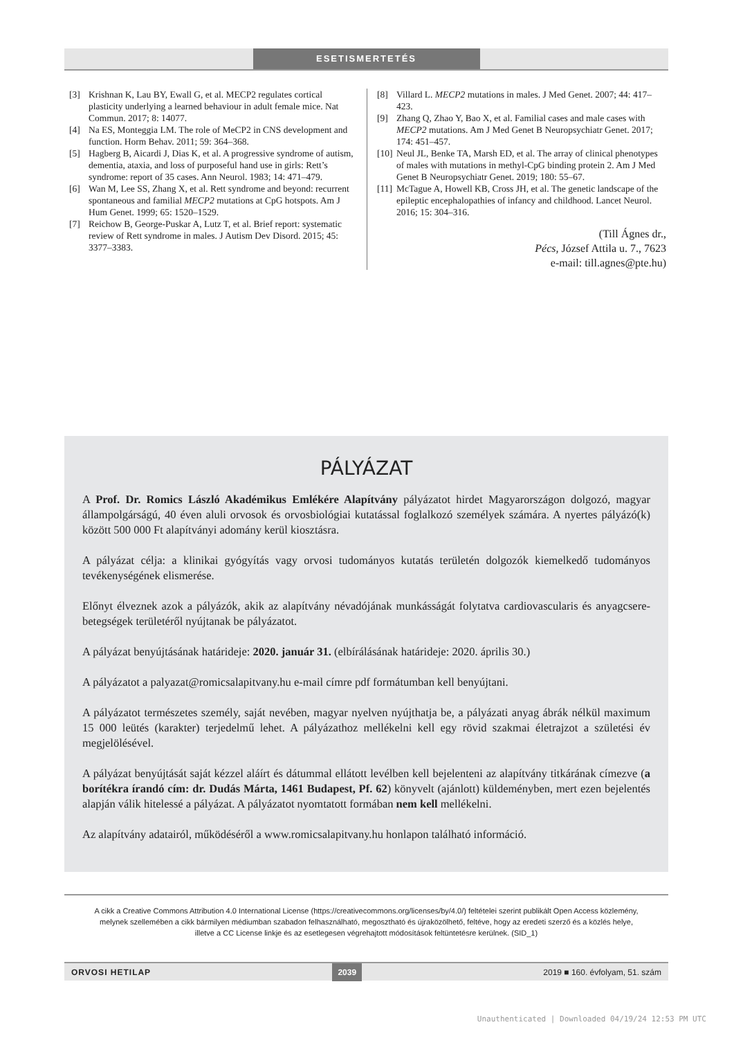ESETISMERTETÉS
[3] Krishnan K, Lau BY, Ewall G, et al. MECP2 regulates cortical plasticity underlying a learned behaviour in adult female mice. Nat Commun. 2017; 8: 14077.
[4] Na ES, Monteggia LM. The role of MeCP2 in CNS development and function. Horm Behav. 2011; 59: 364–368.
[5] Hagberg B, Aicardi J, Dias K, et al. A progressive syndrome of autism, dementia, ataxia, and loss of purposeful hand use in girls: Rett’s syndrome: report of 35 cases. Ann Neurol. 1983; 14: 471–479.
[6] Wan M, Lee SS, Zhang X, et al. Rett syndrome and beyond: recurrent spontaneous and familial MECP2 mutations at CpG hotspots. Am J Hum Genet. 1999; 65: 1520–1529.
[7] Reichow B, George-Puskar A, Lutz T, et al. Brief report: systematic review of Rett syndrome in males. J Autism Dev Disord. 2015; 45: 3377–3383.
[8] Villard L. MECP2 mutations in males. J Med Genet. 2007; 44: 417–423.
[9] Zhang Q, Zhao Y, Bao X, et al. Familial cases and male cases with MECP2 mutations. Am J Med Genet B Neuropsychiatr Genet. 2017; 174: 451–457.
[10] Neul JL, Benke TA, Marsh ED, et al. The array of clinical phenotypes of males with mutations in methyl-CpG binding protein 2. Am J Med Genet B Neuropsychiatr Genet. 2019; 180: 55–67.
[11] McTague A, Howell KB, Cross JH, et al. The genetic landscape of the epileptic encephalopathies of infancy and childhood. Lancet Neurol. 2016; 15: 304–316.
(Till Ágnes dr.,
Pécs, József Attila u. 7., 7623
e-mail: till.agnes@pte.hu)
PÁLYÁZAT
A Prof. Dr. Romics László Akadémikus Emlékére Alapítvány pályázatot hirdet Magyarországon dolgozó, magyar állampolgárságú, 40 éven aluli orvosok és orvosbiológiai kutatással foglalkozó személyek számára. A nyertes pályázó(k) között 500 000 Ft alapítványi adomány kerül kiosztásra.
A pályázat célja: a klinikai gyógyítás vagy orvosi tudományos kutatás területén dolgozók kiemelkedő tudományos tevékenységének elismerése.
Előnyt élveznek azok a pályázók, akik az alapítvány névadójának munkásságát folytatva cardiovascularis és anyagcsere-betegségek területéről nyújtanak be pályázatot.
A pályázat benyújtásának határideje: 2020. január 31. (elbírálásának határideje: 2020. április 30.)
A pályázatot a palyazat@romicsalapitvany.hu e-mail címre pdf formátumban kell benyújtani.
A pályázatot természetes személy, saját nevében, magyar nyelven nyújthatja be, a pályázati anyag ábrák nélkül maximum 15 000 leütés (karakter) terjedelmű lehet. A pályázathoz mellékelni kell egy rövid szakmai életrajzot a születési év megjelölésével.
A pályázat benyújtását saját kézzel aláírt és dátummal ellátott levélben kell bejelenteni az alapítvány titkárának címezve (a borítékra írandó cím: dr. Dudás Márta, 1461 Budapest, Pf. 62) könyvelt (ajánlott) küldeményben, mert ezen bejelentés alapján válik hitelessé a pályázat. A pályázatot nyomtatott formában nem kell mellékelni.
Az alapítvány adatairól, működéséről a www.romicsalapitvany.hu honlapon található információ.
A cikk a Creative Commons Attribution 4.0 International License (https://creativecommons.org/licenses/by/4.0/) feltételei szerint publikált Open Access közlemény,
melynek szellemében a cikk bármilyen médiumban szabadon felhasználható, megosztható és újraközölhető, feltéve, hogy az eredeti szerző és a közlés helye,
illetve a CC License linkje és az esetlegesen végrehajtott módosítások feltüntetésre kerülnek. (SID_1)
ORVOSI HETILAP 2039 2019 ■ 160. évfolyam, 51. szám
Unauthenticated | Downloaded 04/19/24 12:53 PM UTC